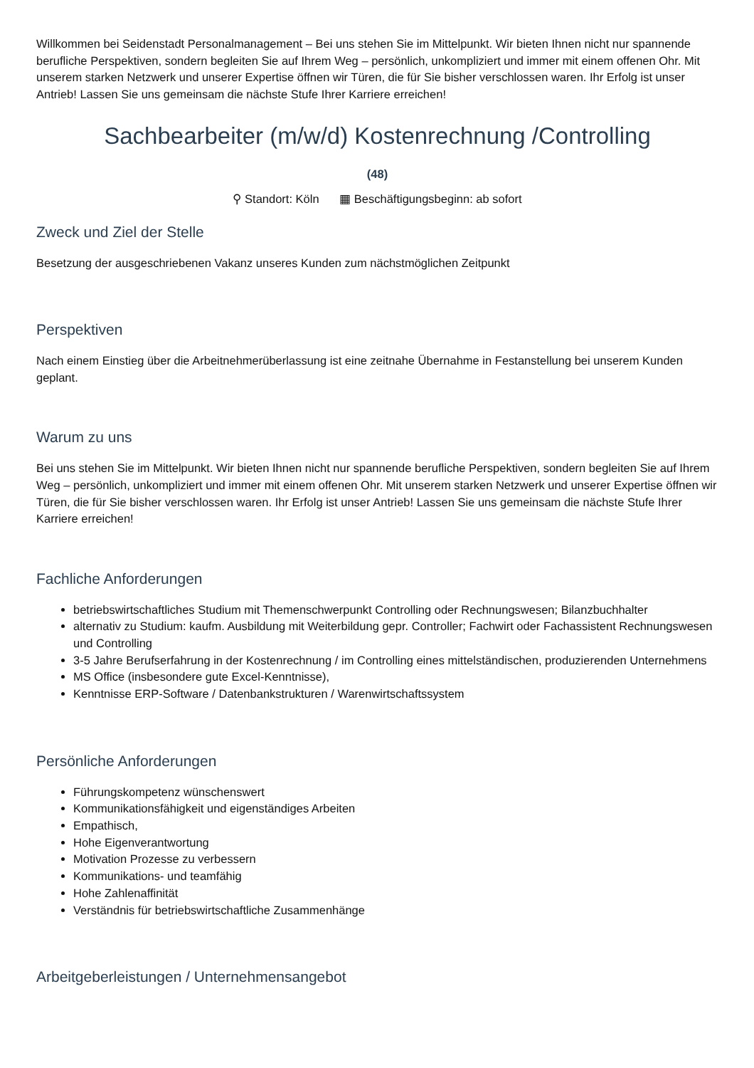Willkommen bei Seidenstadt Personalmanagement – Bei uns stehen Sie im Mittelpunkt. Wir bieten Ihnen nicht nur spannende berufliche Perspektiven, sondern begleiten Sie auf Ihrem Weg – persönlich, unkompliziert und immer mit einem offenen Ohr. Mit unserem starken Netzwerk und unserer Expertise öffnen wir Türen, die für Sie bisher verschlossen waren. Ihr Erfolg ist unser Antrieb! Lassen Sie uns gemeinsam die nächste Stufe Ihrer Karriere erreichen!
Sachbearbeiter (m/w/d) Kostenrechnung /Controlling
(48)
⚲ Standort: Köln ▦ Beschäftigungsbeginn: ab sofort
Zweck und Ziel der Stelle
Besetzung der ausgeschriebenen Vakanz unseres Kunden zum nächstmöglichen Zeitpunkt
Perspektiven
Nach einem Einstieg über die Arbeitnehmerüberlassung ist eine zeitnahe Übernahme in Festanstellung bei unserem Kunden geplant.
Warum zu uns
Bei uns stehen Sie im Mittelpunkt. Wir bieten Ihnen nicht nur spannende berufliche Perspektiven, sondern begleiten Sie auf Ihrem Weg – persönlich, unkompliziert und immer mit einem offenen Ohr. Mit unserem starken Netzwerk und unserer Expertise öffnen wir Türen, die für Sie bisher verschlossen waren. Ihr Erfolg ist unser Antrieb! Lassen Sie uns gemeinsam die nächste Stufe Ihrer Karriere erreichen!
Fachliche Anforderungen
betriebswirtschaftliches Studium mit Themenschwerpunkt Controlling oder Rechnungswesen; Bilanzbuchhalter
alternativ zu Studium: kaufm. Ausbildung mit Weiterbildung gepr. Controller; Fachwirt oder Fachassistent Rechnungswesen und Controlling
3-5 Jahre Berufserfahrung in der Kostenrechnung / im Controlling eines mittelständischen, produzierenden Unternehmens
MS Office (insbesondere gute Excel-Kenntnisse),
Kenntnisse ERP-Software / Datenbankstrukturen / Warenwirtschaftssystem
Persönliche Anforderungen
Führungskompetenz wünschenswert
Kommunikationsfähigkeit und eigenständiges Arbeiten
Empathisch,
Hohe Eigenverantwortung
Motivation Prozesse zu verbessern
Kommunikations- und teamfähig
Hohe Zahlenaffinität
Verständnis für betriebswirtschaftliche Zusammenhänge
Arbeitgeberleistungen / Unternehmensangebot